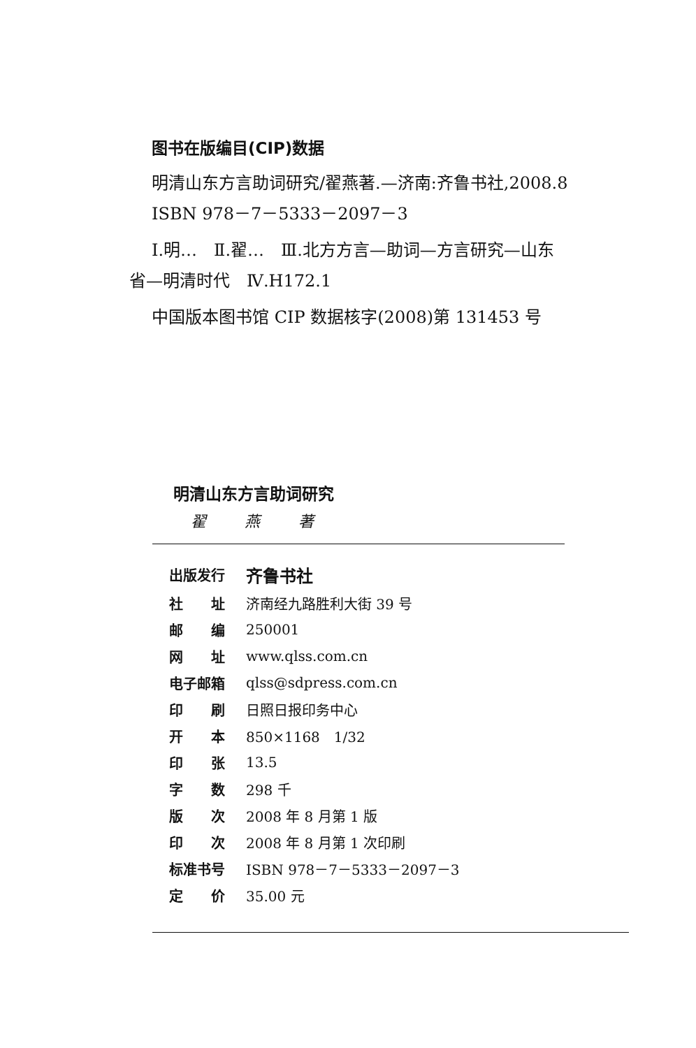图书在版编目(CIP)数据
明清山东方言助词研究/翟燕著.—济南:齐鲁书社,2008.8
ISBN 978－7－5333－2097－3
Ⅰ.明…　Ⅱ.翟…　Ⅲ.北方方言—助词—方言研究—山东
省—明清时代　Ⅳ.H172.1
中国版本图书馆 CIP 数据核字(2008)第 131453 号
明清山东方言助词研究
翟 燕 著
| 出版发行 | 齐鲁书社 |
| 社 址 | 济南经九路胜利大街 39 号 |
| 邮 编 | 250001 |
| 网 址 | www.qlss.com.cn |
| 电子邮箱 | qlss@sdpress.com.cn |
| 印 刷 | 日照日报印务中心 |
| 开 本 | 850×1168 1/32 |
| 印 张 | 13.5 |
| 字 数 | 298 千 |
| 版 次 | 2008 年 8 月第 1 版 |
| 印 次 | 2008 年 8 月第 1 次印刷 |
| 标准书号 | ISBN 978－7－5333－2097－3 |
| 定 价 | 35.00 元 |